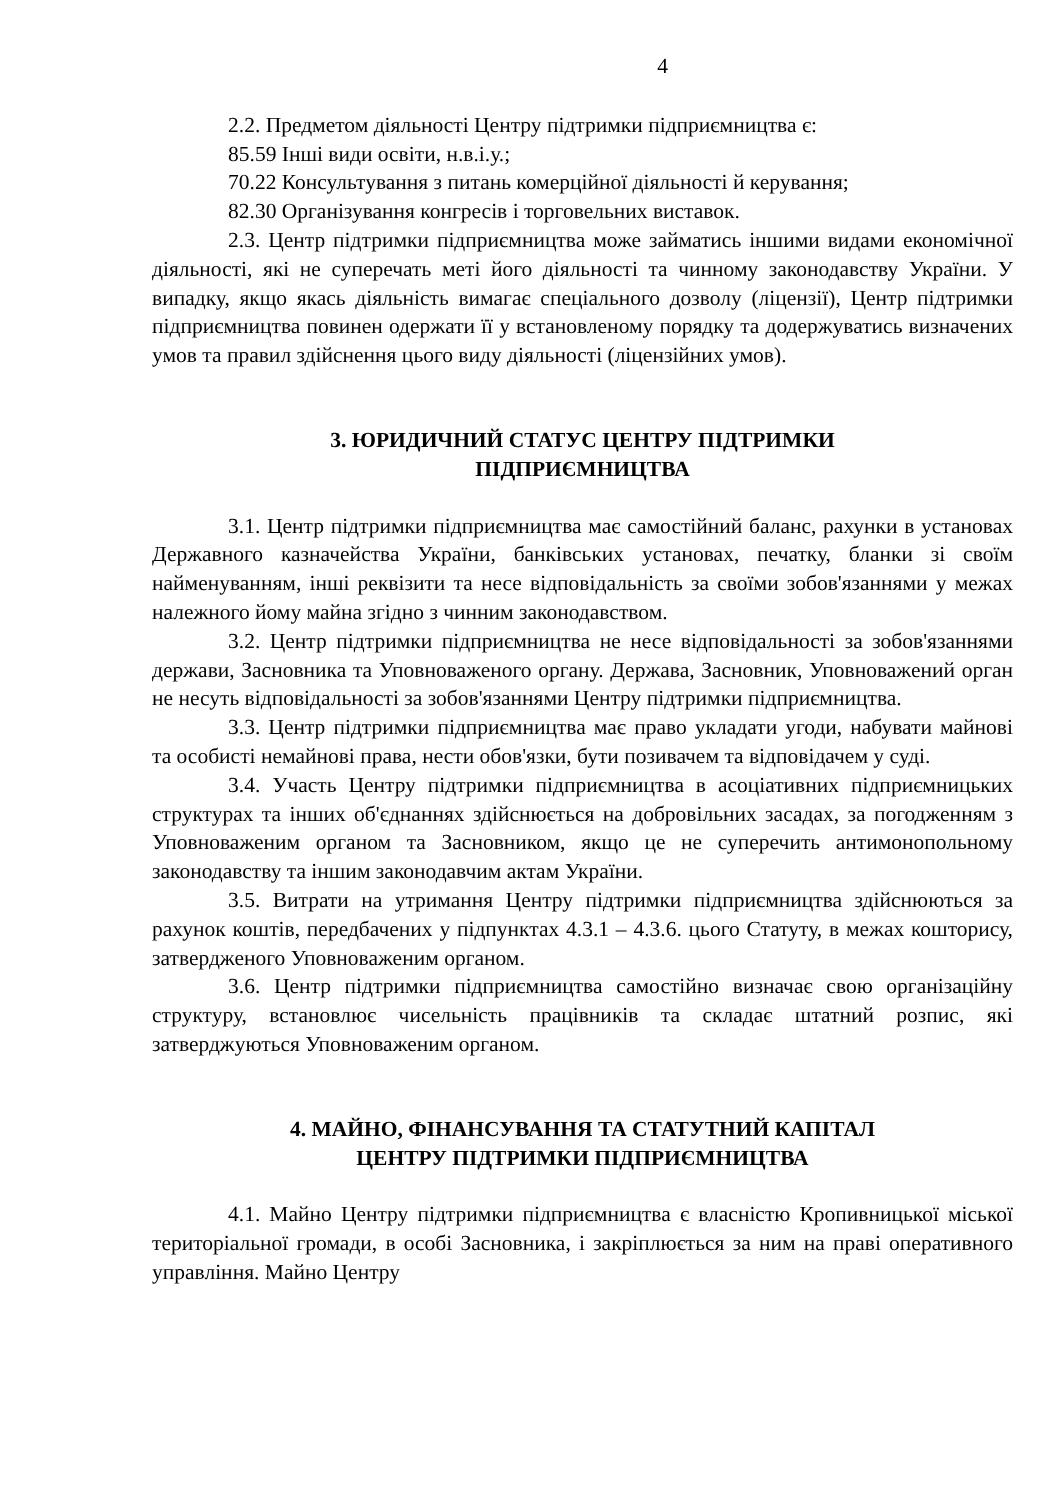4
2.2. Предметом діяльності Центру підтримки підприємництва є:
85.59 Інші види освіти, н.в.і.у.;
70.22 Консультування з питань комерційної діяльності й керування;
82.30 Організування конгресів і торговельних виставок.
2.3. Центр підтримки підприємництва може займатись іншими видами економічної діяльності, які не суперечать меті його діяльності та чинному законодавству України. У випадку, якщо якась діяльність вимагає спеціального дозволу (ліцензії), Центр підтримки підприємництва повинен одержати її у встановленому порядку та додержуватись визначених умов та правил здійснення цього виду діяльності (ліцензійних умов).
3. ЮРИДИЧНИЙ СТАТУС ЦЕНТРУ ПІДТРИМКИ
ПІДПРИЄМНИЦТВА
3.1. Центр підтримки підприємництва має самостійний баланс, рахунки в установах Державного казначейства України, банківських установах, печатку, бланки зі своїм найменуванням, інші реквізити та несе відповідальність за своїми зобов'язаннями у межах належного йому майна згідно з чинним законодавством.
3.2. Центр підтримки підприємництва не несе відповідальності за зобов'язаннями держави, Засновника та Уповноваженого органу. Держава, Засновник, Уповноважений орган не несуть відповідальності за зобов'язаннями Центру підтримки підприємництва.
3.3. Центр підтримки підприємництва має право укладати угоди, набувати майнові та особисті немайнові права, нести обов'язки, бути позивачем та відповідачем у суді.
3.4. Участь Центру підтримки підприємництва в асоціативних підприємницьких структурах та інших об'єднаннях здійснюється на добровільних засадах, за погодженням з Уповноваженим органом та Засновником, якщо це не суперечить антимонопольному законодавству та іншим законодавчим актам України.
3.5. Витрати на утримання Центру підтримки підприємництва здійснюються за рахунок коштів, передбачених у підпунктах 4.3.1 – 4.3.6. цього Статуту, в межах кошторису, затвердженого Уповноваженим органом.
3.6. Центр підтримки підприємництва самостійно визначає свою організаційну структуру, встановлює чисельність працівників та складає штатний розпис, які затверджуються Уповноваженим органом.
4. МАЙНО, ФІНАНСУВАННЯ ТА СТАТУТНИЙ КАПІТАЛ
ЦЕНТРУ ПІДТРИМКИ ПІДПРИЄМНИЦТВА
4.1. Майно Центру підтримки підприємництва є власністю Кропивницької міської територіальної громади, в особі Засновника, і закріплюється за ним на праві оперативного управління. Майно Центру